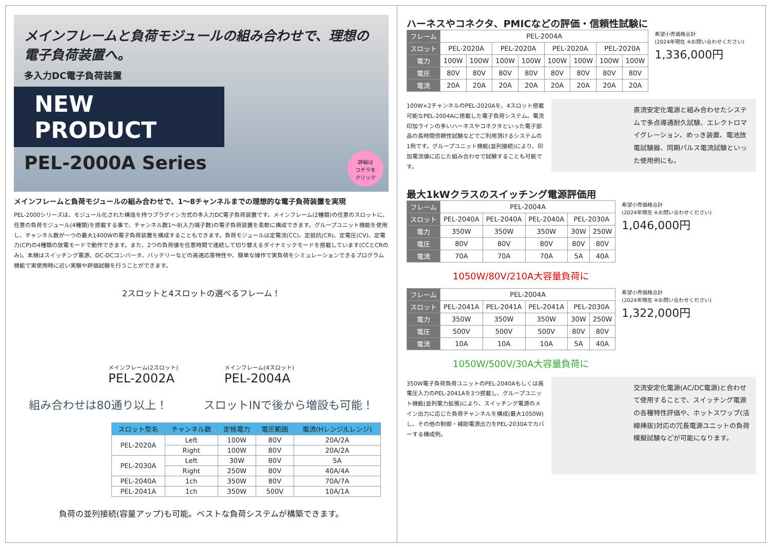メインフレームと負荷モジュールの組み合わせで、理想の電子負荷装置へ。
多入力DC電子負荷装置
NEW PRODUCT
PEL-2000A Series
詳細は
コチラを
クリック
メインフレームと負荷モジュールの組み合わせで、1～8チャンネルまでの理想的な電子負荷装置を実現
PEL-2000シリーズは、モジュール化された構造を持つプラグイン方式の多入力DC電子負荷装置です。メインフレーム(2種類)の任意のスロットに、任意の負荷モジュール(4種類)を搭載する事で、チャンネル数1～8(入力端子数)の電子負荷装置を柔軟に構成できます。グループユニット機能を使用し、チャンネル数が一つの最大1400Wの電子負荷装置を構成することもできます。負荷モジュールは定電流(CC)、定抵抗(CR)、定電圧(CV)、定電力(CP)の4種類の放電モードで動作できます。また、2つの負荷値を任意時間で連続して切り替えるダイナミックモードを搭載しています(CCとCRのみ)。本機はスイッチング電源、DC-DCコンバータ、バッテリーなどの高速応答特性や、簡単な操作で実負荷をシミュレーションできるプログラム機能で実使用時に近い実験や評価試験を行うことができます。
2スロットと4スロットの選べるフレーム！
メインフレーム(2スロット)
PEL-2002A
メインフレーム(4スロット)
PEL-2004A
組み合わせは80通り以上！ スロットINで後から増設も可能！
| スロット型名 | チャンネル数 | 定格電力 | 電圧範囲 | 電流(Hレンジ/Lレンジ) |
| --- | --- | --- | --- | --- |
| PEL-2020A | Left | 100W | 80V | 20A/2A |
| | Right | 100W | 80V | 20A/2A |
| PEL-2030A | Left | 30W | 80V | 5A |
| | Right | 250W | 80V | 40A/4A |
| PEL-2040A | 1ch | 350W | 80V | 70A/7A |
| PEL-2041A | 1ch | 350W | 500V | 10A/1A |
負荷の並列接続(容量アップ)も可能。ベストな負荷システムが構築できます。
ハーネスやコネクタ、PMICなどの評価・信頼性試験に
| フレーム | PEL-2004A | | | | | | | |
| スロット | PEL-2020A | | PEL-2020A | | PEL-2020A | | PEL-2020A | |
| 電力 | 100W | 100W | 100W | 100W | 100W | 100W | 100W | 100W |
| 電圧 | 80V | 80V | 80V | 80V | 80V | 80V | 80V | 80V |
| 電流 | 20A | 20A | 20A | 20A | 20A | 20A | 20A | 20A |
希望小売価格合計
(2024年現在 ※お問い合わせください)
1,336,000円
100W×2チャンネルのPEL-2020Aを、4スロット搭載可能なPEL-2004Aに搭載した電子負荷システム。電流印加ラインの多いハーネスやコネクタといった電子部品の長時間信頼性試験などでご利用頂けるシステムの1例です。グループユニット機能(並列接続)により、印加電流値に応じた組み合わせで試験することも可能です。
直流安定化電源と組み合わせたシステムで多点導通耐久試験、エレクトロマイグレーション、めっき装置、電池放電試験器、同期パルス電流試験といった使用例にも。
最大1kWクラスのスイッチング電源評価用
| フレーム | PEL-2004A | | | | |
| スロット | PEL-2040A | PEL-2040A | PEL-2040A | PEL-2030A | |
| 電力 | 350W | 350W | 350W | 30W | 250W |
| 電圧 | 80V | 80V | 80V | 80V | 80V |
| 電流 | 70A | 70A | 70A | 5A | 40A |
希望小売価格合計
(2024年現在 ※お問い合わせください)
1,046,000円
1050W/80V/210A大容量負荷に
| フレーム | PEL-2004A | | | | |
| スロット | PEL-2041A | PEL-2041A | PEL-2041A | PEL-2030A | |
| 電力 | 350W | 350W | 350W | 30W | 250W |
| 電圧 | 500V | 500V | 500V | 80V | 80V |
| 電流 | 10A | 10A | 10A | 5A | 40A |
希望小売価格合計
(2024年現在 ※お問い合わせください)
1,322,000円
1050W/500V/30A大容量負荷に
350W電子負荷負荷ユニットのPEL-2040Aもしくは高電圧入力のPEL-2041Aを3つ搭載し、グループユニット機能(並列電力拡張)により、スイッチング電源のメイン出力に応じた負荷チャンネルを構成(最大1050W)し、その他の制御・補助電源出力をPEL-2030Aでカバーする構成例。
交流安定化電源(AC/DC電源)と合わせて使用することで、スイッチング電源の各種特性評価や、ホットスワップ(活線挿抜)対応の冗長電源ユニットの負荷模擬試験などが可能になります。